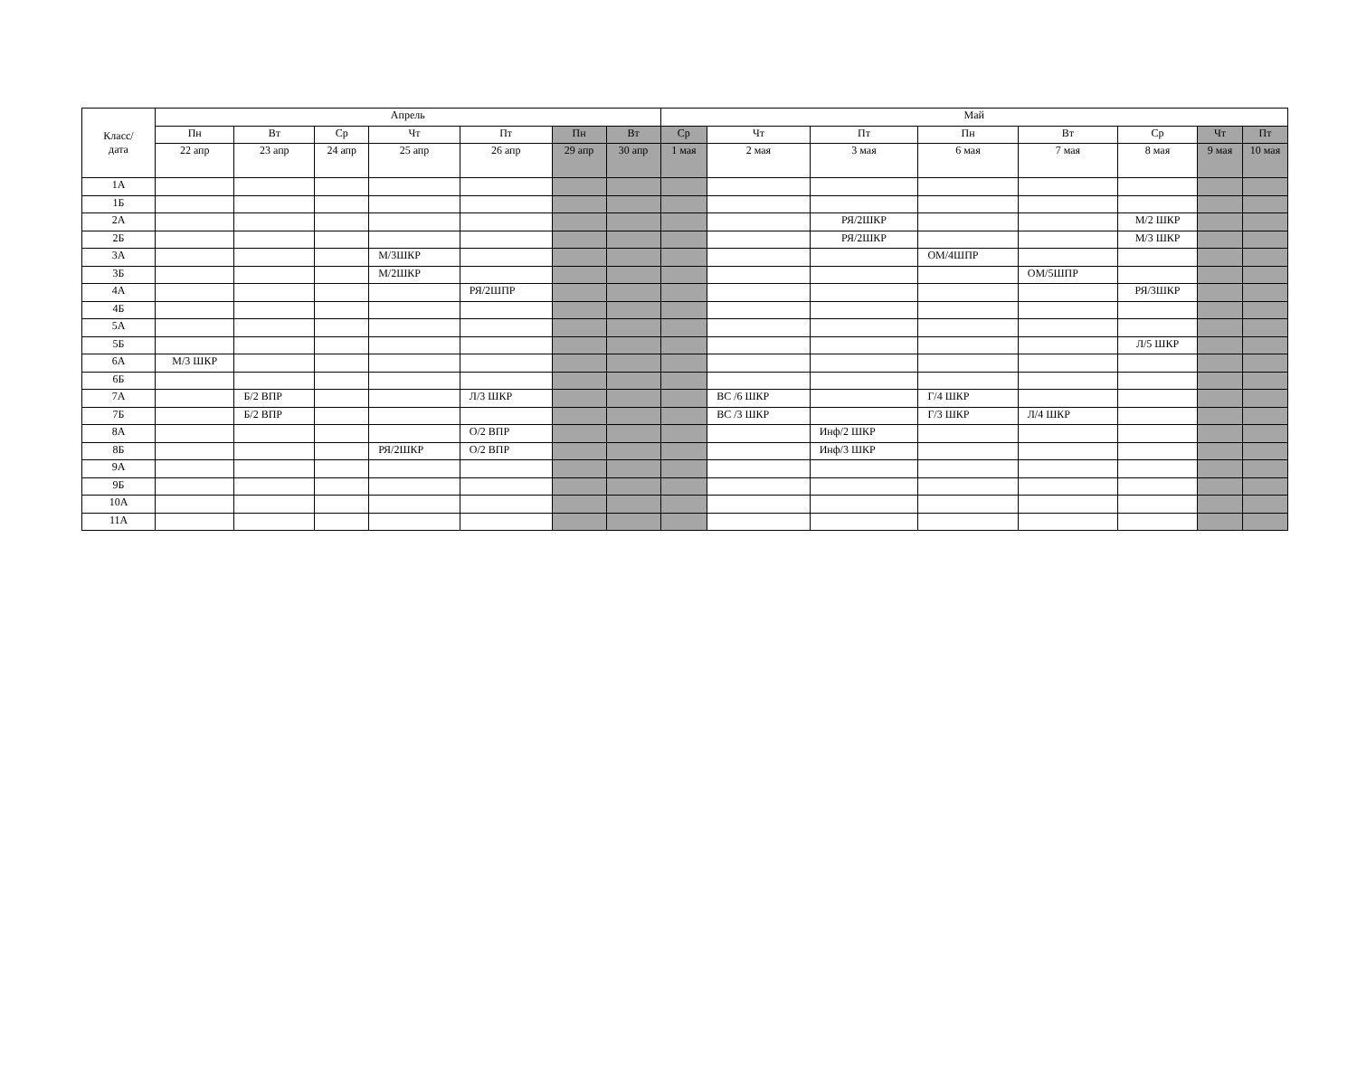| Класс/ дата | Апрель | | | | | | | Май | | | | | | | |
| --- | --- | --- | --- | --- | --- | --- | --- | --- | --- | --- | --- | --- | --- | --- | --- |
| | Пн | Вт | Ср | Чт | Пт | Пн | Вт | Ср | Чт | Пт | Пн | Вт | Ср | Чт | Пт |
| | 22 апр | 23 апр | 24 апр | 25 апр | 26 апр | 29 апр | 30 апр | 1 мая | 2 мая | 3 мая | 6 мая | 7 мая | 8 мая | 9 мая | 10 мая |
| 1А | | | | | | | | | | | | | | | |
| 1Б | | | | | | | | | | | | | | | |
| 2А | | | | | | | | | | РЯ/2ШКР | | | М/2 ШКР | | |
| 2Б | | | | | | | | | | РЯ/2ШКР | | | М/3 ШКР | | |
| 3А | | | | М/3ШКР | | | | | | | ОМ/4ШПР | | | | |
| 3Б | | | | М/2ШКР | | | | | | | | ОМ/5ШПР | | | |
| 4А | | | | | РЯ/2ШПР | | | | | | | | РЯ/3ШКР | | |
| 4Б | | | | | | | | | | | | | | | |
| 5А | | | | | | | | | | | | | | | |
| 5Б | | | | | | | | | | | | | Л/5 ШКР | | |
| 6А | М/3 ШКР | | | | | | | | | | | | | | |
| 6Б | | | | | | | | | | | | | | | |
| 7А | | Б/2 ВПР | | | Л/3 ШКР | | | | ВС /6 ШКР | | Г/4 ШКР | | | | |
| 7Б | | Б/2 ВПР | | | | | | | ВС /3 ШКР | | Г/3 ШКР | Л/4 ШКР | | | |
| 8А | | | | | О/2 ВПР | | | | | Инф/2 ШКР | | | | | |
| 8Б | | | | РЯ/2ШКР | О/2 ВПР | | | | | Инф/3 ШКР | | | | | |
| 9А | | | | | | | | | | | | | | | |
| 9Б | | | | | | | | | | | | | | | |
| 10А | | | | | | | | | | | | | | | |
| 11А | | | | | | | | | | | | | | | |